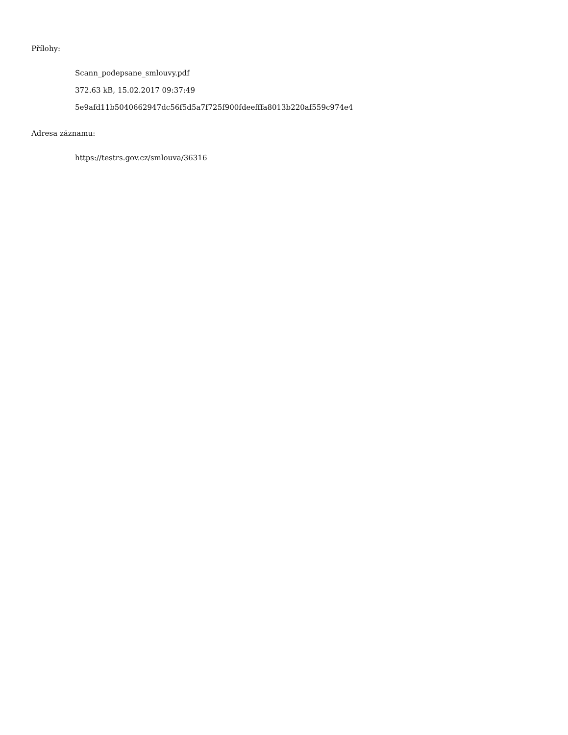Přílohy:
Scann_podepsane_smlouvy.pdf
372.63 kB, 15.02.2017 09:37:49
5e9afd11b5040662947dc56f5d5a7f725f900fdeefffa8013b220af559c974e4
Adresa záznamu:
https://testrs.gov.cz/smlouva/36316